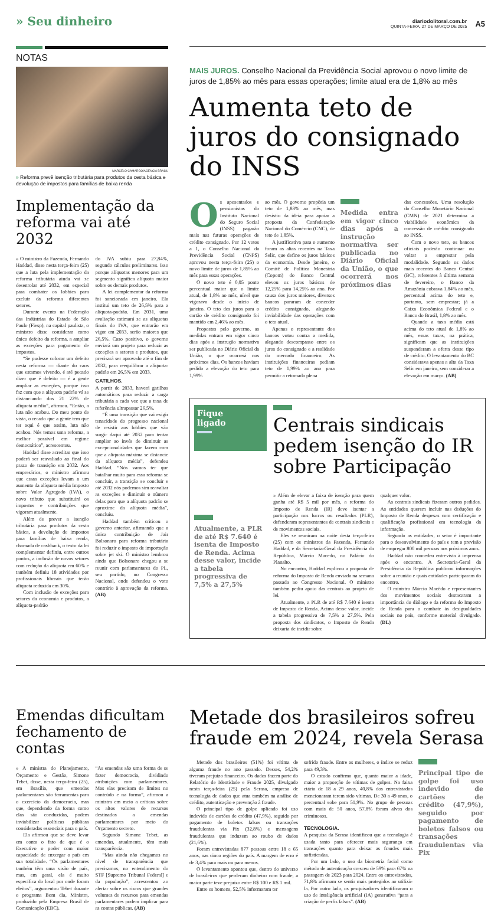» Seu dinheiro
diariodolitoral.com.br
QUINTA-FEIRA, 27 DE MARÇO DE 2025
A5
NOTAS
MARCELO CAMARGO/AGENCIA BRASIL
» Reforma prevê isenção tributária para produtos da cesta básica e devolução de impostos para famílias de baixa renda
Implementação da reforma vai até 2032
» O ministro da Fazenda, Fernando Haddad, disse nesta terça-feira (25) que a luta pela implementação da reforma tributária ainda vai se desenrolar até 2032, em especial para combater os lobbies para excluir da reforma diferentes setores.
Durante evento na Federação das Indústrias do Estado de São Paulo (Fiesp), na capital paulista, o ministro disse considerar como único defeito da reforma, a ampliar as exceções para pagamento de impostos.
“Se pudesse colocar um defeito nesta reforma — diante do caos que estamos vivendo, é até pecado dizer que é defeito — é a gente ampliar as exceções, porque isso faz com que a alíquota padrão vá se distanciando dos 21 22% de alíquota média”, afirmou. “Então, a luta não acabou. Do meu ponto de vista, o recado que a gente tem que ter aqui é que assim, luta não acabou. Nós temos uma reforma, a melhor possível em regime democrático”, acrescentou.
Haddad disse acreditar que isso poderá ser reavaliado ao final do prazo de transição em 2032. Aos empresários, o ministro afirmou que essas exceções levam a um aumento da alíquota média Imposto sobre Valor Agregado (IVA), o novo tributo que substituirá os impostos e contribuições que vigoram atualmente.
Além de prever a isenção tributária para produtos da cesta básica, a devolução de impostos para famílias de baixa renda, chamada de cashback, o texto da lei complementar definiu, entre outros pontos, a inclusão de novos setores com redução da alíquota em 60% e também definiu 18 atividades por profissionais liberais que terão alíquota reduzida em 30%.
Com inclusão de exceções para setores da economia e produtos, a alíquota-padrão
do IVA subiu para 27,84%, segundo cálculos preliminares. Isso porque alíquotas menores para um segmento significa alíquota maior sobre os demais produtos.
A lei complementar da reforma foi sancionada em janeiro. Ela institui um teto de 26,5% para a alíquota-padrão. Em 2031, uma avaliação estimará se as alíquotas finais do IVA, que entrarão em vigor em 2033, serão maiores que 26,5%. Caso positivo, o governo enviará um projeto para reduzir as exceções a setores e produtos, que precisará ser aprovado até o fim de 2032, para reequilibrar a alíquota-padrão em 26,5% em 2033.
GATILHOS.
A partir de 2033, haverá gatilhos automáticos para reduzir a carga tributária a cada vez que a taxa de referência ultrapassar 26,5%.
“É uma transição que vai exigir tenacidade do progresso nacional de resistir aos lobbies que vão surgir daqui até 2032 para tentar ampliar ao invés de diminuir as excepcionalidades que fazem com que a alíquota máxima se distancie da alíquota média”, defendeu Haddad. “Nós vamos ter que batalhar muito para essa reforma se concluir, a transição se concluir e até 2032 nós podemos sim reavaliar as exceções e diminuir o número delas para que a alíquota padrão se aproxime da alíquota média”, concluiu.
Haddad também criticou o governo anterior, afirmando que a única contribuição de Jair Bolsonaro para reforma tributária foi reduzir o imposto de importação sobre jet ski. O ministro lembrou ainda que Bolsonaro chegou a se reunir com parlamentares do PL, seu partido, no Congresso Nacional, onde defendeu o voto contrário à aprovação da reforma. (AB)
MAIS JUROS. Conselho Nacional da Previdência Social aprovou o novo limite de juros de 1,85% ao mês para essas operações; limite atual era de 1,8% ao mês
Aumenta teto de juros do consignado do INSS
Os aposentados e pensionistas do Instituto Nacional do Seguro Social (INSS) pagarão mais nas futuras operações de crédito consignado. Por 12 votos a 1, o Conselho Nacional da Previdência Social (CNPS) aprovou nesta terça-feira (25) o novo limite de juros de 1,85% ao mês para essas operações.
O novo teto é 0,05 ponto percentual maior que o limite atual, de 1,8% ao mês, nível que vigorava desde o início de janeiro. O teto dos juros para o cartão de crédito consignado foi mantido em 2,46% ao mês.
Propostas pelo governo, as medidas entram em vigor cinco dias após a instrução normativa ser publicada no Diário Oficial da União, o que ocorrerá nos próximos dias. Os bancos haviam pedido a elevação do teto para 1,99%
ao mês. O governo propõria um teto de 1,88% ao mês, mas desistiu da ideia para apoiar a proposta da Confederação Nacional do Comércio (CNC), de teto de 1,85%.
A justificativa para o aumento foram as altas recentes na Taxa Selic, que define os juros básicos da economia. Desde janeiro, o Comitê de Política Monetária (Copom) do Banco Central elevou os juros básicos de 12,25% para 14,25% ao ano. Por causa dos juros maiores, diversos bancos pararam de conceder crédito consignado, alegando inviabilidade das operações com o teto atual.
Apenas o representante dos bancos votou contra a medida, alegando descompasso entre os juros do consignado e a realidade do mercado financeiro. As instituições financeiras pediam teto de 1,99% ao ano para permitir a retomada plena
Medida entra em vigor cinco dias após a instrução normativa ser publicada no Diário Oficial da União, o que ocorrerá nos próximos dias
das concessões. Uma resolução do Conselho Monetário Nacional (CMN) de 2021 determina a viabilidade econômica da concessão de crédito consignado ao INSS.
Com o novo teto, os bancos oficiais poderão continuar ou voltar a emprestar pela modalidade. Segundo os dados mais recentes do Banco Central (BC), referentes à última semana de fevereiro, o Banco da Amazônia cobrava 1,84% ao mês, percentual acima do teto e, portanto, sem emprestar; já a Caixa Econômica Federal e o Banco do Brasil, 1,8% ao mês.
Quando a taxa média está acima do teto atual de 1,8% ao mês, essas taxas, na prática, significam que as instituições suspenderam a oferta desse tipo de crédito. O levantamento do BC considerava apenas a alta da Taxa Selic em janeiro, sem considerar a elevação em março. (AB)
Fique
ligado
Atualmente, a PLR de até R$ 7.640 é isenta de Imposto de Renda. Acima desse valor, incide a tabela progressiva de 7,5% a 27,5%
Centrais sindicais pedem isenção do IR sobre Participação
» Além de elevar a faixa de isenção para quem ganha até R$ 5 mil por mês, a reforma do Imposto de Renda (IR) deve isentar a participação nos lucros ou resultados (PLR), defenderam representantes de centrais sindicais e de movimentos sociais.
Eles se reuniram na noite desta terça-feira (25) com os ministros da Fazenda, Fernando Haddad, e da Secretaria-Geral da Presidência da República, Márcio Macedo, no Palácio do Planalto.
No encontro, Haddad explicou a proposta de reforma do Imposto de Renda enviada na semana passada ao Congresso Nacional. O ministro também pediu apoio das centrais ao projeto de lei.
Atualmente, a PLR de até R$ 7.640 é isenta de Imposto de Renda. Acima desse valor, incide a tabela progressiva de 7,5% a 27,5%. Pela proposta dos sindicatos, o Imposto de Renda deixaria de incidir sobre
qualquer valor.
As centrais sindicais fizeram outros pedidos. As entidades querem incluir nas deduções do Imposto de Renda despesas com certificação e qualificação profissional em tecnologia da informação.
Segundo as entidades, o setor é importante para o desenvolvimento do país e tem a previsão de empregar 800 mil pessoas nos próximos anos.
Haddad não concedeu entrevista à imprensa após o encontro. A Secretaria-Geral da Presidência da República publicou informações sobre a reunião e quais entidades participaram do encontro.
O ministro Márcio Macêdo e representantes dos movimentos sociais destacaram a importância do diálogo e da reforma do Imposto de Renda para o combate às desigualdades sociais no país, conforme material divulgado. (DL)
Emendas dificultam fechamento de contas
» A ministra do Planejamento, Orçamento e Gestão, Simone Tebet, disse, nesta terça-feira (25), em Brasília, que emendas parlamentares são ferramentas para o exercício da democracia, mas que, dependendo da forma como elas são conduzidas, podem inviabilizar políticas públicas consideradas essenciais para o país.
Ela afirmou que se deve levar em conta o fato de que é o Executivo o poder com maior capacidade de enxergar o país em sua totalidade. “Os parlamentares também têm uma visão de país, mas, em geral, ela é muito específica do local por onde foram eleitos”, argumentou Tebet durante o programa Bom dia, Ministra, produzido pela Empresa Brasil de Comunicação (EBC).
“As emendas são uma forma de se fazer democracia, dividindo atribuições com parlamentares. Mas elas precisam de limites no conteúdo e na forma”, afirmou a ministra em meio a críticas sobre os altos valores de recursos destinados a emendas parlamentares por meio do Orçamento secreto.
Segundo Simone Tebet, as emendas, atualmente, têm mais transparência.
“Mas ainda não chegamos no nível de transparência que precisamos, no entendimento do STF [Supremo Tribunal Federal] e da população”, acrescentou ao alertar sobre os riscos que grandes volumes de recursos para emendas parlamentares podem implicar para as contas públicas. (AB)
Metade dos brasileiros sofreu fraude em 2024, revela Serasa
Metade dos brasileiros (51%) foi vítima de alguma fraude no ano passado. Desses, 54,2% tiveram prejuízo financeiro. Os dados fazem parte do Relatório de Identidade e Fraude 2025, divulgado nesta terça-feira (25) pela Serasa, empresa de tecnologia de dados que atua também na análise de crédito, autenticação e prevenção à fraude.
O principal tipo de golpe aplicado foi uso indevido de cartões de crédito (47,9%), seguido por pagamento de boletos falsos ou transações fraudulentas via Pix (32,8%) e mensagens fraudulentas que induzem ao roubo de dados (21,6%).
Foram entrevistadas 877 pessoas entre 18 e 65 anos, nas cinco regiões do país. A margem de erro é de 3,4% para mais ou para menos.
O levantamento apontou que, dentro do universo de brasileiros que perderam dinheiro com fraude, a maior parte teve prejuízo entre R$ 100 e R$ 1 mil.
Entre os homens, 52,5% informaram ter
sofrido fraude. Entre as mulheres, o índice se reduz para 49,3%.
O estudo confirma que, quanto maior a idade, maior a proporção de vítimas de golpes. Na faixa etária de 18 a 29 anos, 40,8% dos entrevistados mencionaram terem sido vítimas. De 30 a 49 anos, o percentual sobe para 51,9%. No grupo de pessoas com mais de 50 anos, 57,8% foram alvos dos criminosos.
TECNOLOGIA.
A pesquisa da Serasa identificou que a tecnologia é usada tanto para oferecer mais segurança em transações quanto para deixar as fraudes mais sofisticadas.
Por um lado, o uso da biometria facial como método de autenticação cresceu de 59% para 67% na passagem de 2023 para 2024. Entre os entrevistados, 71,8% afirmam se sentir mais protegidos ao utilizá-la. Por outro lado, os pesquisadores identificaram o uso de inteligência artificial (IA) generativa “para a criação de perfis falsos”. (AB)
Principal tipo de golpe foi uso indevido de cartões de crédito (47,9%), seguido por pagamento de boletos falsos ou transações fraudulentas via Pix